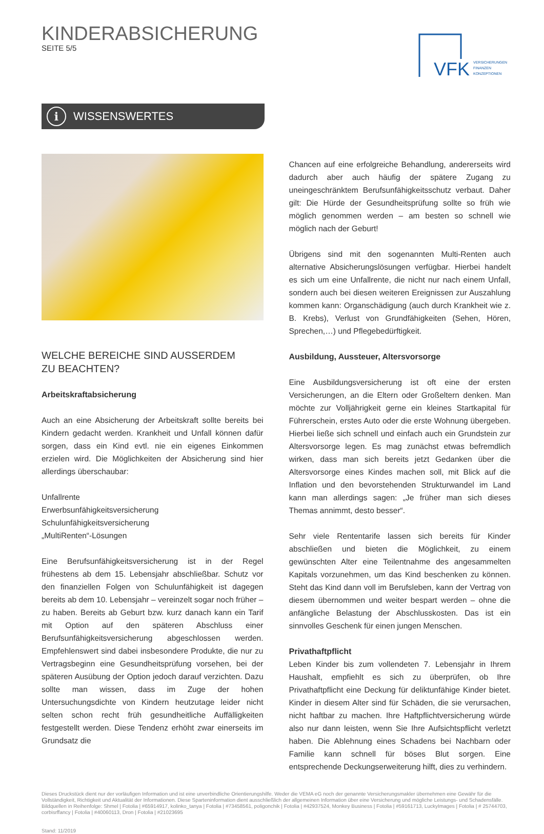KINDERABSICHERUNG
SEITE 5/5
VFK
VERSICHERUNGEN
FINANZEN
KONZEPTIONEN
i WISSENSWERTES
WELCHE BEREICHE SIND AUSSERDEM
ZU BEACHTEN?
Arbeitskraftabsicherung
Auch an eine Absicherung der Arbeitskraft sollte bereits bei Kindern gedacht werden. Krankheit und Unfall können dafür sorgen, dass ein Kind evtl. nie ein eigenes Einkommen erzielen wird. Die Möglichkeiten der Absicherung sind hier allerdings überschaubar:
Unfallrente
Erwerbsunfähigkeitsversicherung
Schulunfähigkeitsversicherung
„MultiRenten“-Lösungen
Eine Berufsunfähigkeitsversicherung ist in der Regel frühestens ab dem 15. Lebensjahr abschließbar. Schutz vor den finanziellen Folgen von Schulunfähigkeit ist dagegen bereits ab dem 10. Lebensjahr – vereinzelt sogar noch früher – zu haben. Bereits ab Geburt bzw. kurz danach kann ein Tarif mit Option auf den späteren Abschluss einer Berufsunfähigkeitsversicherung abgeschlossen werden. Empfehlenswert sind dabei insbesondere Produkte, die nur zu Vertragsbeginn eine Gesundheitsprüfung vorsehen, bei der späteren Ausübung der Option jedoch darauf verzichten. Dazu sollte man wissen, dass im Zuge der hohen Untersuchungsdichte von Kindern heutzutage leider nicht selten schon recht früh gesundheitliche Auffälligkeiten festgestellt werden. Diese Tendenz erhöht zwar einerseits im Grundsatz die
Chancen auf eine erfolgreiche Behandlung, andererseits wird dadurch aber auch häufig der spätere Zugang zu uneingeschränktem Berufsunfähigkeitsschutz verbaut. Daher gilt: Die Hürde der Gesundheitsprüfung sollte so früh wie möglich genommen werden – am besten so schnell wie möglich nach der Geburt!
Übrigens sind mit den sogenannten Multi-Renten auch alternative Absicherungslösungen verfügbar. Hierbei handelt es sich um eine Unfallrente, die nicht nur nach einem Unfall, sondern auch bei diesen weiteren Ereignissen zur Auszahlung kommen kann: Organschädigung (auch durch Krankheit wie z. B. Krebs), Verlust von Grundfähigkeiten (Sehen, Hören, Sprechen,…) und Pflegebedürftigkeit.
Ausbildung, Aussteuer, Altersvorsorge
Eine Ausbildungsversicherung ist oft eine der ersten Versicherungen, an die Eltern oder Großeltern denken. Man möchte zur Volljährigkeit gerne ein kleines Startkapital für Führerschein, erstes Auto oder die erste Wohnung übergeben. Hierbei ließe sich schnell und einfach auch ein Grundstein zur Altersvorsorge legen. Es mag zunächst etwas befremdlich wirken, dass man sich bereits jetzt Gedanken über die Altersvorsorge eines Kindes machen soll, mit Blick auf die Inflation und den bevorstehenden Strukturwandel im Land kann man allerdings sagen: „Je früher man sich dieses Themas annimmt, desto besser“.
Sehr viele Rententarife lassen sich bereits für Kinder abschließen und bieten die Möglichkeit, zu einem gewünschten Alter eine Teilentnahme des angesammelten Kapitals vorzunehmen, um das Kind beschenken zu können. Steht das Kind dann voll im Berufsleben, kann der Vertrag von diesem übernommen und weiter bespart werden – ohne die anfängliche Belastung der Abschlusskosten. Das ist ein sinnvolles Geschenk für einen jungen Menschen.
Privathaftpflicht
Leben Kinder bis zum vollendeten 7. Lebensjahr in Ihrem Haushalt, empfiehlt es sich zu überprüfen, ob Ihre Privathaftpflicht eine Deckung für deliktunfähige Kinder bietet. Kinder in diesem Alter sind für Schäden, die sie verursachen, nicht haftbar zu machen. Ihre Haftpflichtversicherung würde also nur dann leisten, wenn Sie Ihre Aufsichtspflicht verletzt haben. Die Ablehnung eines Schadens bei Nachbarn oder Familie kann schnell für böses Blut sorgen. Eine entsprechende Deckungserweiterung hilft, dies zu verhindern.
Dieses Druckstück dient nur der vorläufigen Information und ist eine unverbindliche Orientierungshilfe. Weder die VEMA eG noch der genannte Versicherungsmakler übernehmen eine Gewähr für die Vollständigkeit, Richtigkeit und Aktualität der Informationen. Diese Sparteninformation dient ausschließlich der allgemeinen Information über eine Versicherung und mögliche Leistungs- und Schadensfälle.
Bildquellen in Reihenfolge: Shmel | Fotolia | #65914917, kolinko_tanya | Fotolia | #73458561, poligonchik | Fotolia | #42937524, Monkey Business | Fotolia | #59161713, LuckyImages | Fotolia | # 25744703, corbisrffancy | Fotolia | #40060113, Dron | Fotolia | #21023695
Stand: 11/2019